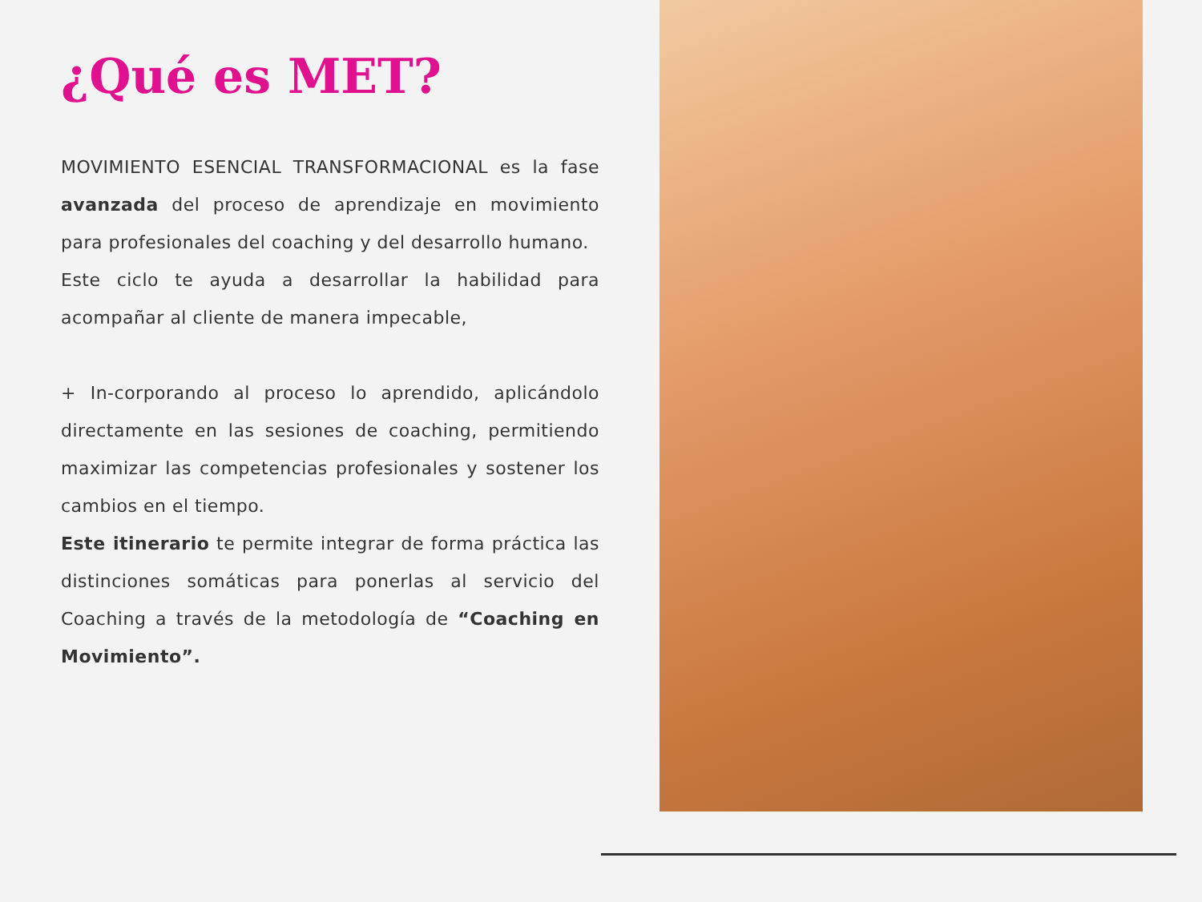¿Qué es MET?
MOVIMIENTO ESENCIAL TRANSFORMACIONAL es la fase avanzada del proceso de aprendizaje en movimiento para profesionales del coaching y del desarrollo humano.
Este ciclo te ayuda a desarrollar la habilidad para acompañar al cliente de manera impecable,
+ In-corporando al proceso lo aprendido, aplicándolo directamente en las sesiones de coaching, permitiendo maximizar las competencias profesionales y sostener los cambios en el tiempo.
Este itinerario te permite integrar de forma práctica las distinciones somáticas para ponerlas al servicio del Coaching a través de la metodología de “Coaching en Movimiento”.